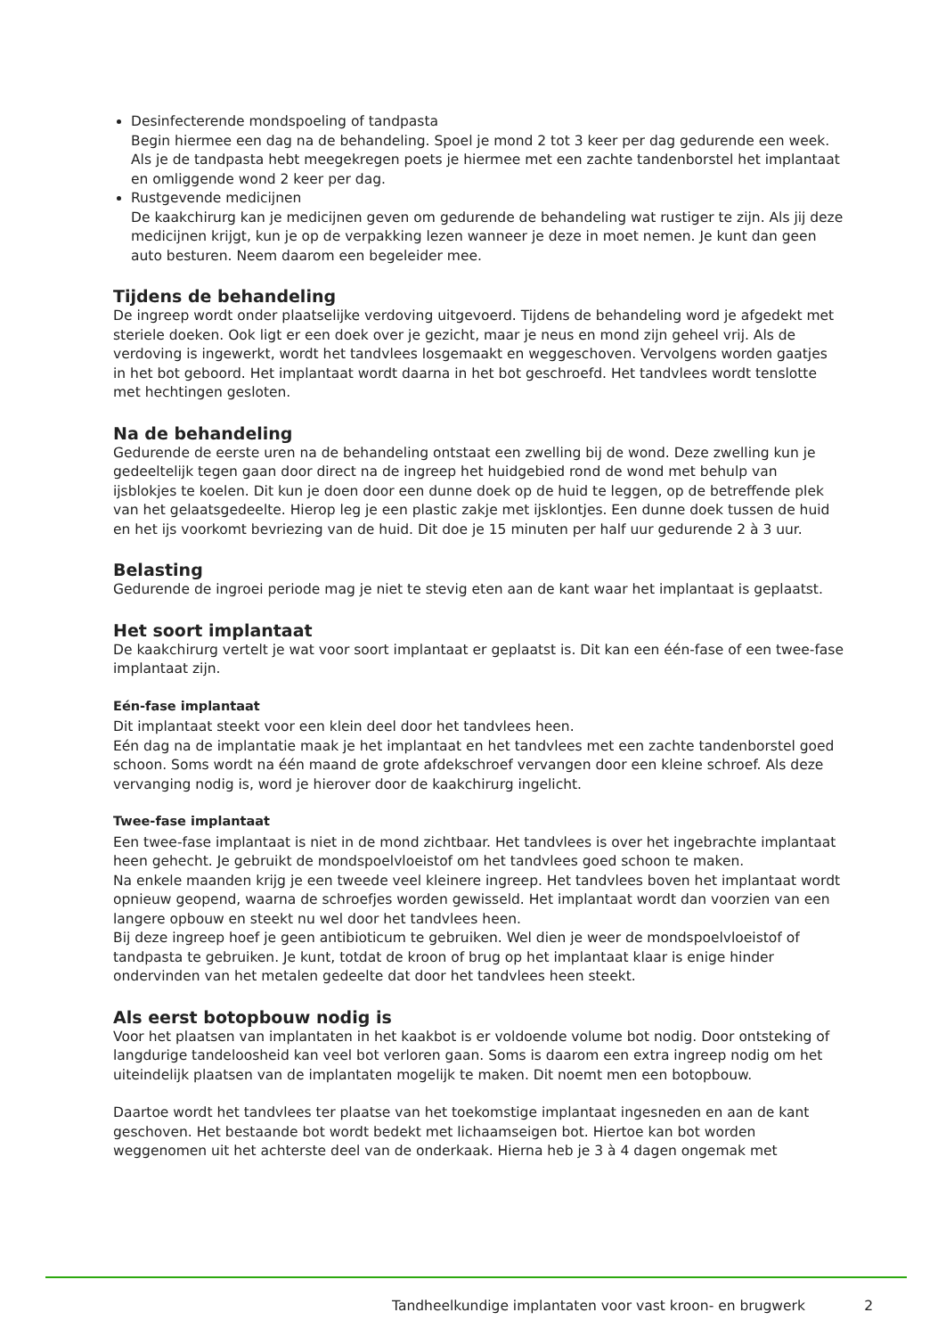Desinfecterende mondspoeling of tandpasta
Begin hiermee een dag na de behandeling. Spoel je mond 2 tot 3 keer per dag gedurende een week. Als je de tandpasta hebt meegekregen poets je hiermee met een zachte tandenborstel het implantaat en omliggende wond 2 keer per dag.
Rustgevende medicijnen
De kaakchirurg kan je medicijnen geven om gedurende de behandeling wat rustiger te zijn. Als jij deze medicijnen krijgt, kun je op de verpakking lezen wanneer je deze in moet nemen. Je kunt dan geen auto besturen. Neem daarom een begeleider mee.
Tijdens de behandeling
De ingreep wordt onder plaatselijke verdoving uitgevoerd. Tijdens de behandeling word je afgedekt met steriele doeken. Ook ligt er een doek over je gezicht, maar je neus en mond zijn geheel vrij. Als de verdoving is ingewerkt, wordt het tandvlees losgemaakt en weggeschoven. Vervolgens worden gaatjes in het bot geboord. Het implantaat wordt daarna in het bot geschroefd. Het tandvlees wordt tenslotte met hechtingen gesloten.
Na de behandeling
Gedurende de eerste uren na de behandeling ontstaat een zwelling bij de wond. Deze zwelling kun je gedeeltelijk tegen gaan door direct na de ingreep het huidgebied rond de wond met behulp van ijsblokjes te koelen. Dit kun je doen door een dunne doek op de huid te leggen, op de betreffende plek van het gelaatsgedeelte. Hierop leg je een plastic zakje met ijsklontjes. Een dunne doek tussen de huid en het ijs voorkomt bevriezing van de huid. Dit doe je 15 minuten per half uur gedurende 2 à 3 uur.
Belasting
Gedurende de ingroei periode mag je niet te stevig eten aan de kant waar het implantaat is geplaatst.
Het soort implantaat
De kaakchirurg vertelt je wat voor soort implantaat er geplaatst is. Dit kan een één-fase of een twee-fase implantaat zijn.
Eén-fase implantaat
Dit implantaat steekt voor een klein deel door het tandvlees heen.
Eén dag na de implantatie maak je het implantaat en het tandvlees met een zachte tandenborstel goed schoon. Soms wordt na één maand de grote afdekschroef vervangen door een kleine schroef. Als deze vervanging nodig is, word je hierover door de kaakchirurg ingelicht.
Twee-fase implantaat
Een twee-fase implantaat is niet in de mond zichtbaar. Het tandvlees is over het ingebrachte implantaat heen gehecht. Je gebruikt de mondspoelvloeistof om het tandvlees goed schoon te maken.
Na enkele maanden krijg je een tweede veel kleinere ingreep. Het tandvlees boven het implantaat wordt opnieuw geopend, waarna de schroefjes worden gewisseld. Het implantaat wordt dan voorzien van een langere opbouw en steekt nu wel door het tandvlees heen.
Bij deze ingreep hoef je geen antibioticum te gebruiken. Wel dien je weer de mondspoelvloeistof of tandpasta te gebruiken. Je kunt, totdat de kroon of brug op het implantaat klaar is enige hinder ondervinden van het metalen gedeelte dat door het tandvlees heen steekt.
Als eerst botopbouw nodig is
Voor het plaatsen van implantaten in het kaakbot is er voldoende volume bot nodig. Door ontsteking of langdurige tandeloosheid kan veel bot verloren gaan. Soms is daarom een extra ingreep nodig om het uiteindelijk plaatsen van de implantaten mogelijk te maken. Dit noemt men een botopbouw.
Daartoe wordt het tandvlees ter plaatse van het toekomstige implantaat ingesneden en aan de kant geschoven. Het bestaande bot wordt bedekt met lichaamseigen bot. Hiertoe kan bot worden weggenomen uit het achterste deel van de onderkaak. Hierna heb je 3 à 4 dagen ongemak met
Tandheelkundige implantaten voor vast kroon- en brugwerk 2